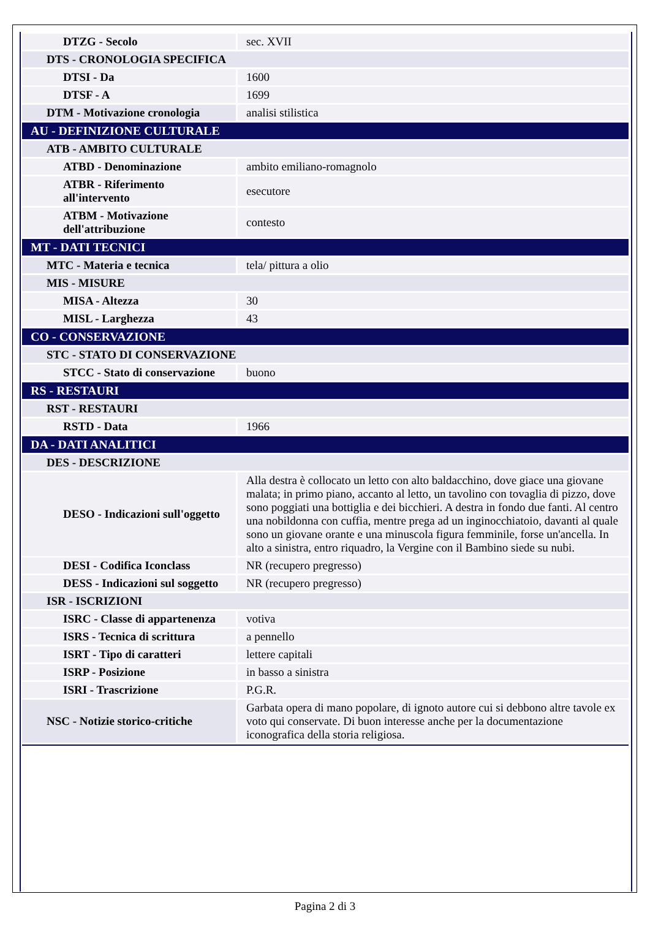| DTZG - Secolo | sec. XVII |
| DTS - CRONOLOGIA SPECIFICA | |
| DTSI - Da | 1600 |
| DTSF - A | 1699 |
| DTM - Motivazione cronologia | analisi stilistica |
| AU - DEFINIZIONE CULTURALE | |
| ATB - AMBITO CULTURALE | |
| ATBD - Denominazione | ambito emiliano-romagnolo |
| ATBR - Riferimento all'intervento | esecutore |
| ATBM - Motivazione dell'attribuzione | contesto |
| MT - DATI TECNICI | |
| MTC - Materia e tecnica | tela/ pittura a olio |
| MIS - MISURE | |
| MISA - Altezza | 30 |
| MISL - Larghezza | 43 |
| CO - CONSERVAZIONE | |
| STC - STATO DI CONSERVAZIONE | |
| STCC - Stato di conservazione | buono |
| RS - RESTAURI | |
| RST - RESTAURI | |
| RSTD - Data | 1966 |
| DA - DATI ANALITICI | |
| DES - DESCRIZIONE | |
| DESO - Indicazioni sull'oggetto | Alla destra è collocato un letto con alto baldacchino, dove giace una giovane malata; in primo piano, accanto al letto, un tavolino con tovaglia di pizzo, dove sono poggiati una bottiglia e dei bicchieri. A destra in fondo due fanti. Al centro una nobildonna con cuffia, mentre prega ad un inginocchiatoio, davanti al quale sono un giovane orante e una minuscola figura femminile, forse un'ancella. In alto a sinistra, entro riquadro, la Vergine con il Bambino siede su nubi. |
| DESI - Codifica Iconclass | NR (recupero pregresso) |
| DESS - Indicazioni sul soggetto | NR (recupero pregresso) |
| ISR - ISCRIZIONI | |
| ISRC - Classe di appartenenza | votiva |
| ISRS - Tecnica di scrittura | a pennello |
| ISRT - Tipo di caratteri | lettere capitali |
| ISRP - Posizione | in basso a sinistra |
| ISRI - Trascrizione | P.G.R. |
| NSC - Notizie storico-critiche | Garbata opera di mano popolare, di ignoto autore cui si debbono altre tavole ex voto qui conservate. Di buon interesse anche per la documentazione iconografica della storia religiosa. |
Pagina 2 di 3